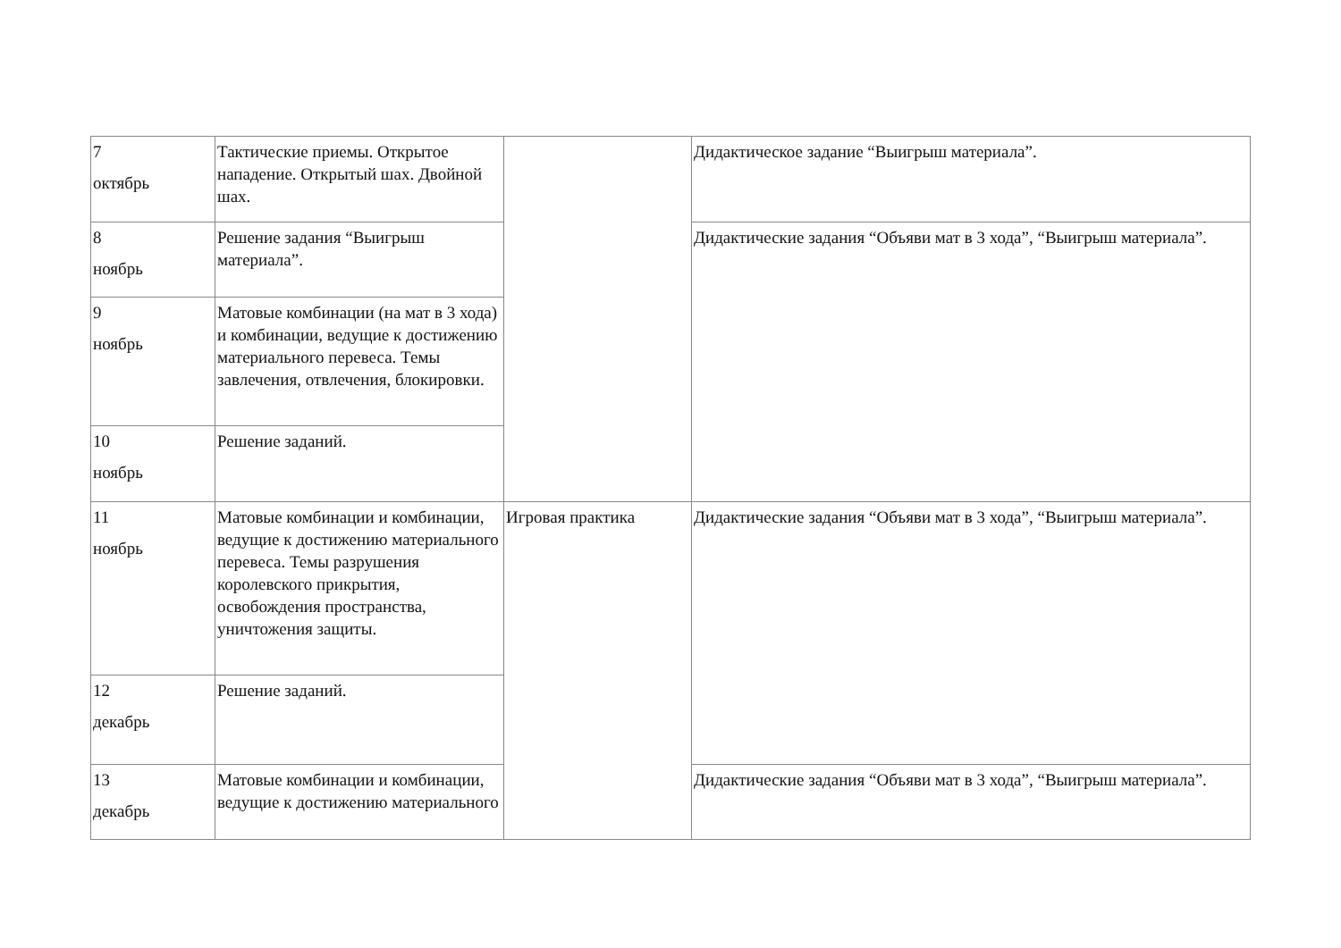| 7 октябрь | Тактические приемы. Открытое нападение. Открытый шах. Двойной шах. | | Дидактическое задание “Выигрыш материала”. |
| 8 ноябрь | Решение задания “Выигрыш материала”. | | Дидактические задания “Объяви мат в 3 хода”, “Выигрыш материала”. |
| 9 ноябрь | Матовые комбинации (на мат в 3 хода) и комбинации, ведущие к достижению материального перевеса. Темы завлечения, отвлечения, блокировки. | | |
| 10 ноябрь | Решение заданий. | | |
| 11 ноябрь | Матовые комбинации и комбинации, ведущие к достижению материального перевеса. Темы разрушения королевского прикрытия, освобождения пространства, уничтожения защиты. | Игровая практика | Дидактические задания “Объяви мат в 3 хода”, “Выигрыш материала”. |
| 12 декабрь | Решение заданий. | | |
| 13 декабрь | Матовые комбинации и комбинации, ведущие к достижению материального | | Дидактические задания “Объяви мат в 3 хода”, “Выигрыш материала”. |